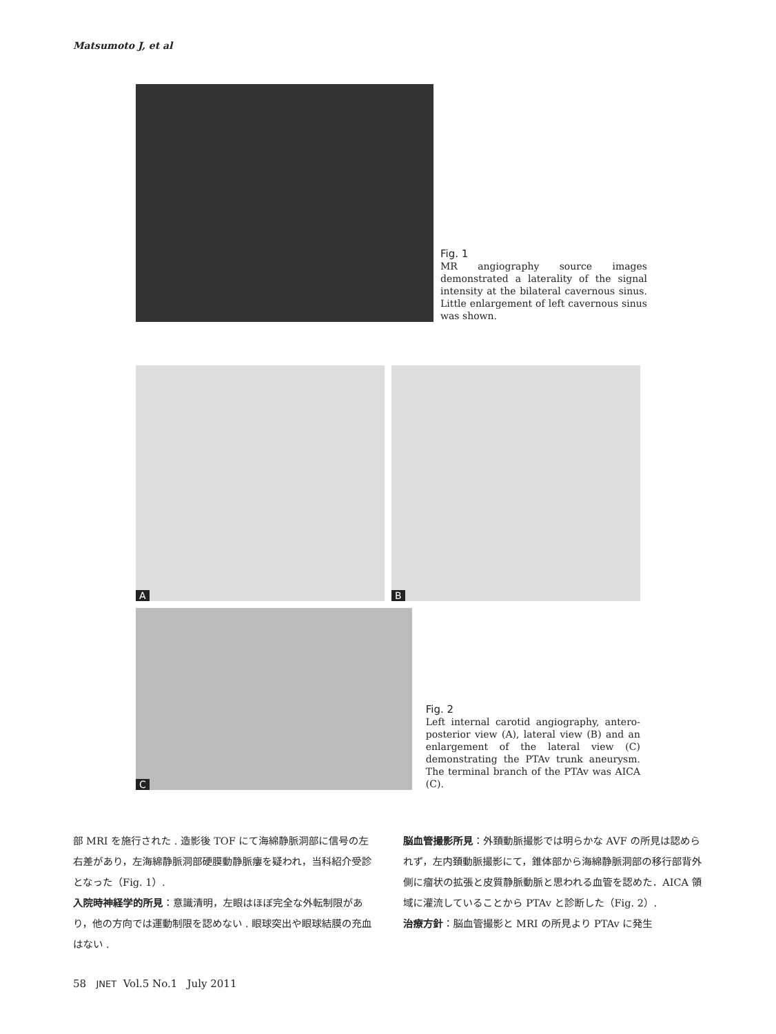Matsumoto J, et al
Fig. 1
MR angiography source images demonstrated a laterality of the signal intensity at the bilateral cavernous sinus. Little enlargement of left cavernous sinus was shown.
A
B
C
Fig. 2
Left internal carotid angiography, antero-posterior view (A), lateral view (B) and an enlargement of the lateral view (C) demonstrating the PTAv trunk aneurysm. The terminal branch of the PTAv was AICA (C).
部 MRI を施行された . 造影後 TOF にて海綿静脈洞部に信号の左右差があり，左海綿静脈洞部硬膜動静脈瘻を疑われ，当科紹介受診となった（Fig. 1）.
入院時神経学的所見：意識清明，左眼はほぼ完全な外転制限があり，他の方向では運動制限を認めない . 眼球突出や眼球結膜の充血はない .
脳血管撮影所見：外頚動脈撮影では明らかな AVF の所見は認められず，左内頚動脈撮影にて，錐体部から海綿静脈洞部の移行部背外側に瘤状の拡張と皮質静脈動脈と思われる血管を認めた．AICA 領域に灌流していることから PTAv と診断した（Fig. 2）.
治療方針：脳血管撮影と MRI の所見より PTAv に発生
58 JNET Vol.5 No.1 July 2011